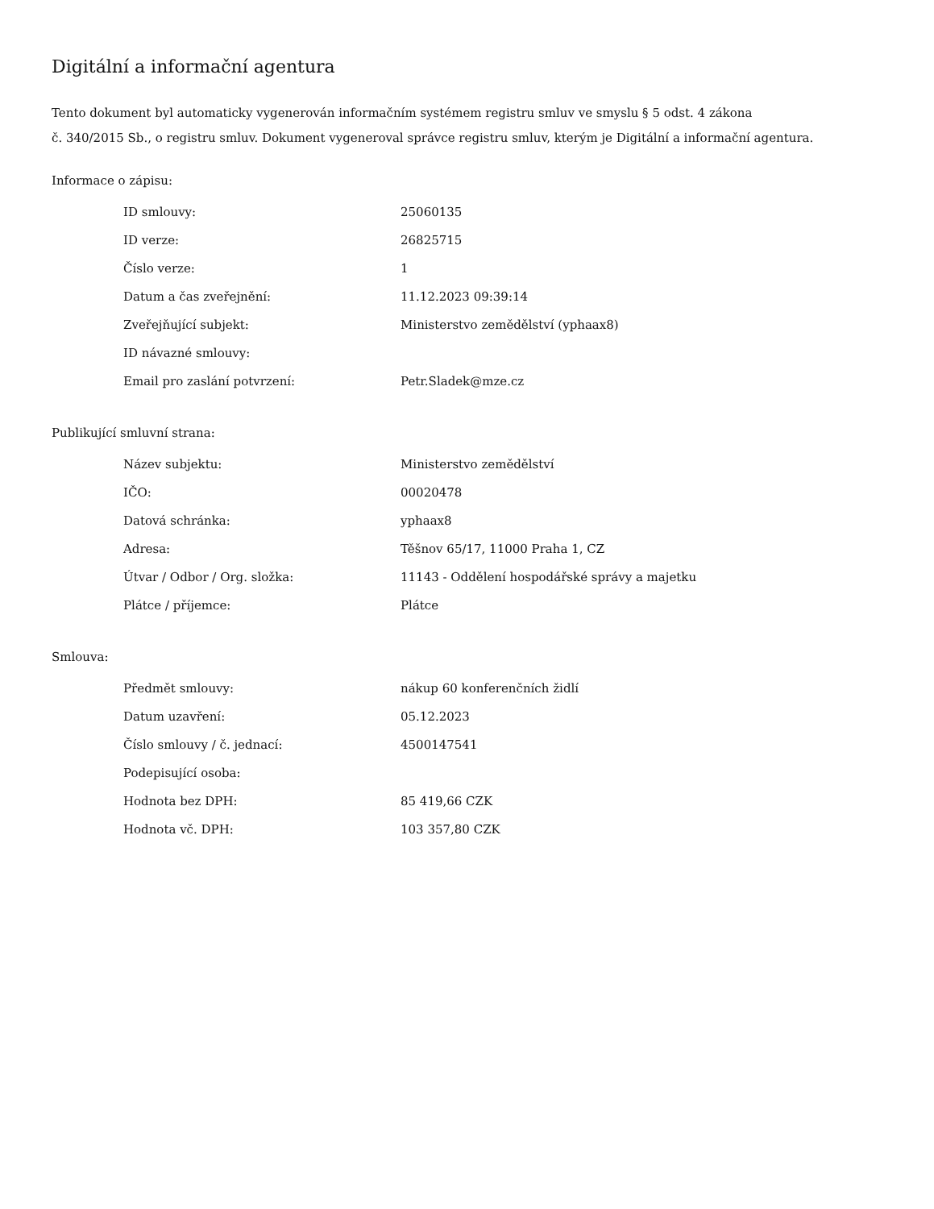Digitální a informační agentura
Tento dokument byl automaticky vygenerován informačním systémem registru smluv ve smyslu § 5 odst. 4 zákona
č. 340/2015 Sb., o registru smluv. Dokument vygeneroval správce registru smluv, kterým je Digitální a informační agentura.
Informace o zápisu:
| ID smlouvy: | 25060135 |
| ID verze: | 26825715 |
| Číslo verze: | 1 |
| Datum a čas zveřejnění: | 11.12.2023 09:39:14 |
| Zveřejňující subjekt: | Ministerstvo zemědělství (yphaax8) |
| ID návazné smlouvy: | |
| Email pro zaslání potvrzení: | Petr.Sladek@mze.cz |
Publikující smluvní strana:
| Název subjektu: | Ministerstvo zemědělství |
| IČO: | 00020478 |
| Datová schránka: | yphaax8 |
| Adresa: | Těšnov 65/17, 11000 Praha 1, CZ |
| Útvar / Odbor / Org. složka: | 11143 - Oddělení hospodářské správy a majetku |
| Plátce / příjemce: | Plátce |
Smlouva:
| Předmět smlouvy: | nákup 60 konferenčních židlí |
| Datum uzavření: | 05.12.2023 |
| Číslo smlouvy / č. jednací: | 4500147541 |
| Podepisující osoba: | |
| Hodnota bez DPH: | 85 419,66 CZK |
| Hodnota vč. DPH: | 103 357,80 CZK |